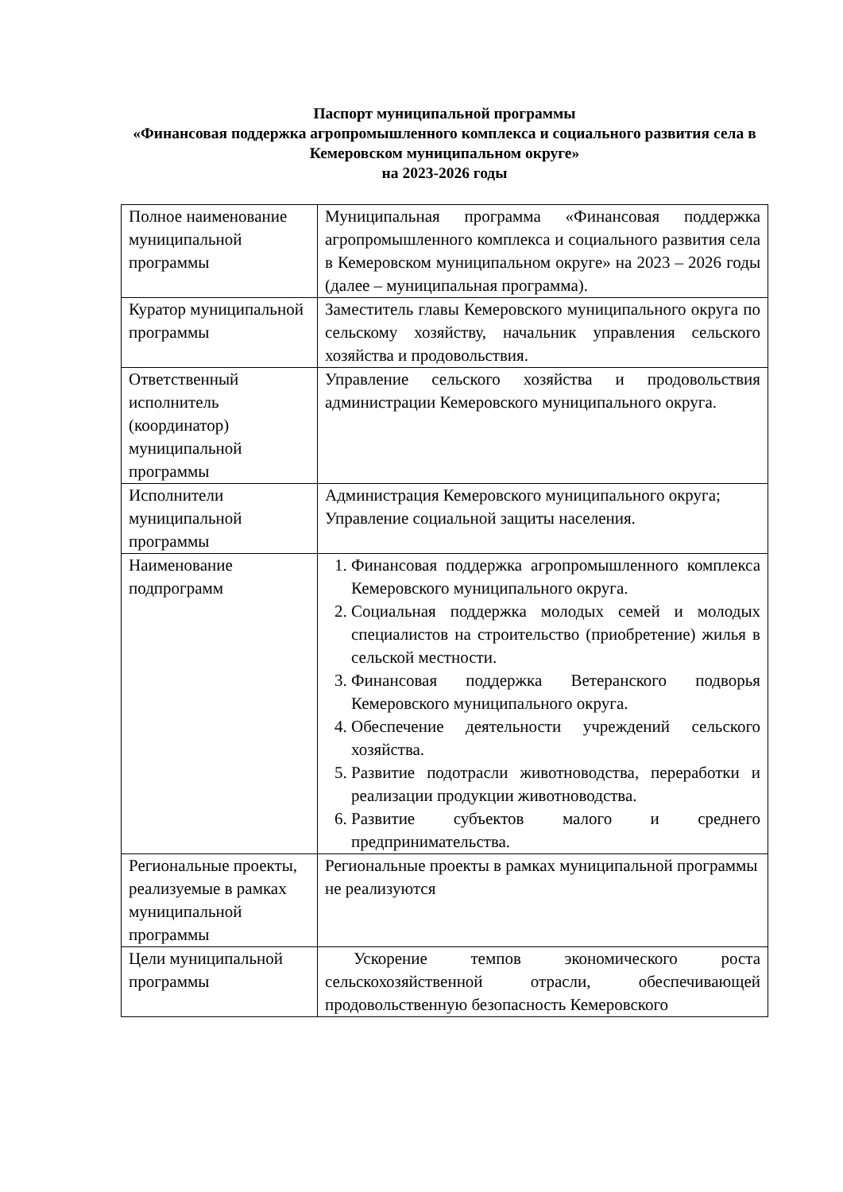Паспорт муниципальной программы
«Финансовая поддержка агропромышленного комплекса и социального развития села в Кемеровском муниципальном округе»
на 2023-2026 годы
| Полное наименование муниципальной программы | Муниципальная программа «Финансовая поддержка агропромышленного комплекса и социального развития села в Кемеровском муниципальном округе» на 2023 – 2026 годы (далее – муниципальная программа). |
| Куратор муниципальной программы | Заместитель главы Кемеровского муниципального округа по сельскому хозяйству, начальник управления сельского хозяйства и продовольствия. |
| Ответственный исполнитель (координатор) муниципальной программы | Управление сельского хозяйства и продовольствия администрации Кемеровского муниципального округа. |
| Исполнители муниципальной программы | Администрация Кемеровского муниципального округа; Управление социальной защиты населения. |
| Наименование подпрограмм | 1. Финансовая поддержка агропромышленного комплекса Кемеровского муниципального округа. 2. Социальная поддержка молодых семей и молодых специалистов на строительство (приобретение) жилья в сельской местности. 3. Финансовая поддержка Ветеранского подворья Кемеровского муниципального округа. 4. Обеспечение деятельности учреждений сельского хозяйства. 5. Развитие подотрасли животноводства, переработки и реализации продукции животноводства. 6. Развитие субъектов малого и среднего предпринимательства. |
| Региональные проекты, реализуемые в рамках муниципальной программы | Региональные проекты в рамках муниципальной программы не реализуются |
| Цели муниципальной программы | Ускорение темпов экономического роста сельскохозяйственной отрасли, обеспечивающей продовольственную безопасность Кемеровского |